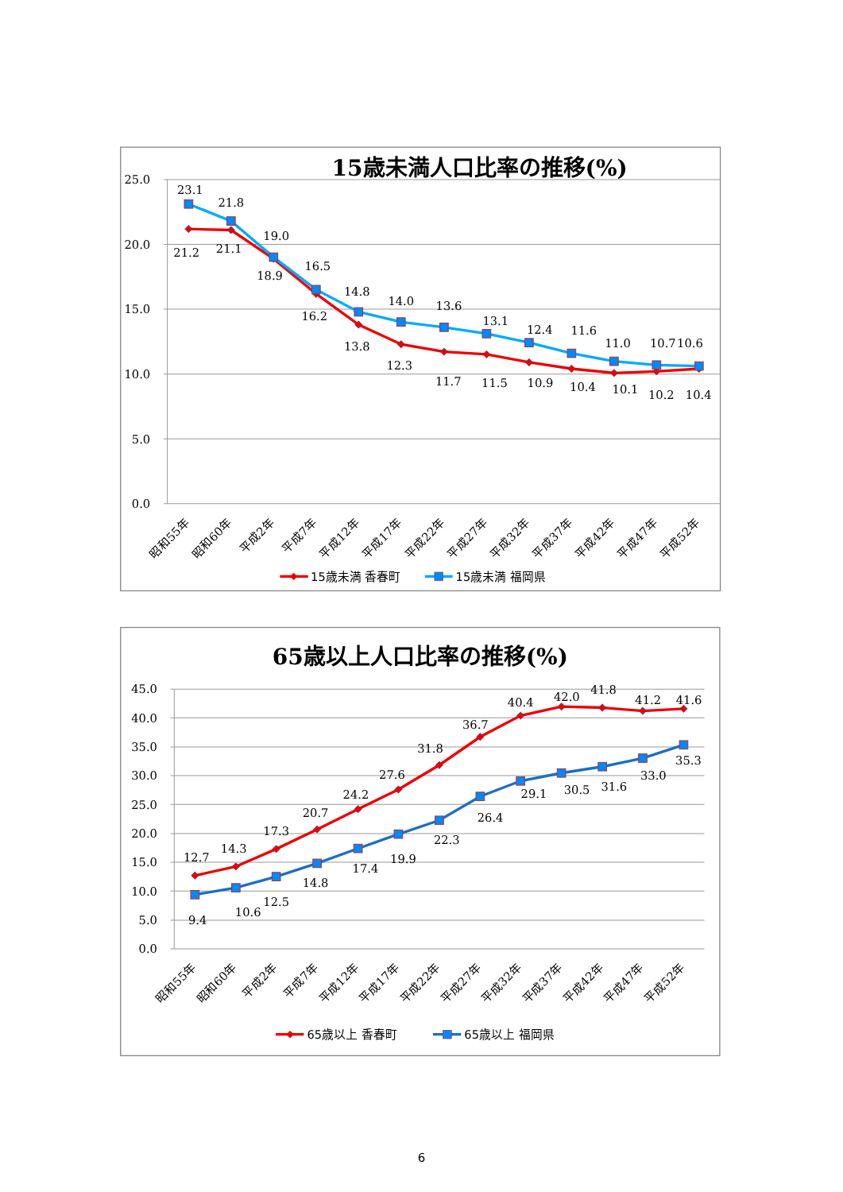15歳未満人口比率の推移(%)
25.0
20.0
15.0
10.0
5.0
0.0
23.1
21.8
19.0
16.5
14.8
14.0
13.6
13.1
12.4
11.6
11.0
10.7
10.6
21.2
21.1
18.9
16.2
13.8
12.3
11.7
11.5
10.9
10.4
10.1
10.2
10.4
昭和55年
昭和60年
平成2年
平成7年
平成12年
平成17年
平成22年
平成27年
平成32年
平成37年
平成42年
平成47年
平成52年
15歳未満 香春町
15歳未満 福岡県
65歳以上人口比率の推移(%)
45.0
40.0
35.0
30.0
25.0
20.0
15.0
10.0
5.0
0.0
12.7
14.3
17.3
20.7
24.2
27.6
31.8
36.7
40.4
42.0
41.8
41.2
41.6
9.4
10.6
12.5
14.8
17.4
19.9
22.3
26.4
29.1
30.5
31.6
33.0
35.3
昭和55年
昭和60年
平成2年
平成7年
平成12年
平成17年
平成22年
平成27年
平成32年
平成37年
平成42年
平成47年
平成52年
65歳以上 香春町
65歳以上 福岡県
6